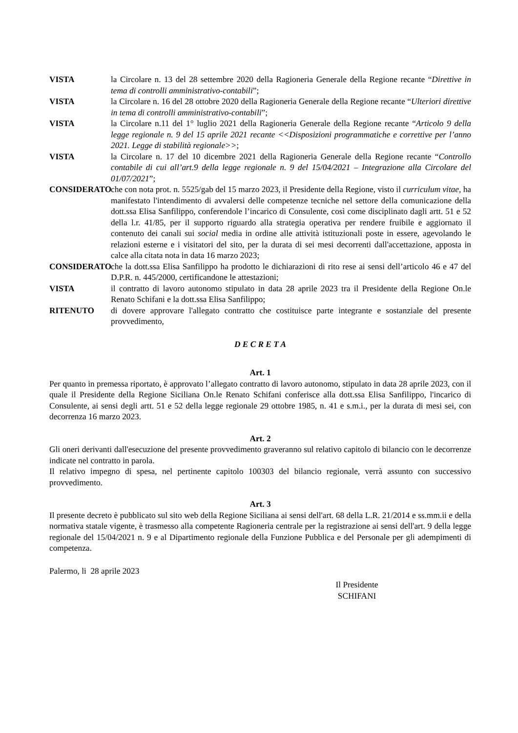VISTA la Circolare n. 13 del 28 settembre 2020 della Ragioneria Generale della Regione recante “Direttive in tema di controlli amministrativo-contabili”;
VISTA la Circolare n. 16 del 28 ottobre 2020 della Ragioneria Generale della Regione recante “Ulteriori direttive in tema di controlli amministrativo-contabili”;
VISTA la Circolare n.11 del 1° luglio 2021 della Ragioneria Generale della Regione recante “Articolo 9 della legge regionale n. 9 del 15 aprile 2021 recante <<Disposizioni programmatiche e correttive per l’anno 2021. Legge di stabilità regionale>>;
VISTA la Circolare n. 17 del 10 dicembre 2021 della Ragioneria Generale della Regione recante “Controllo contabile di cui all’art.9 della legge regionale n. 9 del 15/04/2021 – Integrazione alla Circolare del 01/07/2021”;
CONSIDERATO che con nota prot. n. 5525/gab del 15 marzo 2023, il Presidente della Regione, visto il curriculum vitae, ha manifestato l'intendimento di avvalersi delle competenze tecniche nel settore della comunicazione della dott.ssa Elisa Sanfilippo, conferendole l’incarico di Consulente, così come disciplinato dagli artt. 51 e 52 della l.r. 41/85, per il supporto riguardo alla strategia operativa per rendere fruibile e aggiornato il contenuto dei canali sui social media in ordine alle attività istituzionali poste in essere, agevolando le relazioni esterne e i visitatori del sito, per la durata di sei mesi decorrenti dall'accettazione, apposta in calce alla citata nota in data 16 marzo 2023;
CONSIDERATO che la dott.ssa Elisa Sanfilippo ha prodotto le dichiarazioni di rito rese ai sensi dell’articolo 46 e 47 del D.P.R. n. 445/2000, certificandone le attestazioni;
VISTA il contratto di lavoro autonomo stipulato in data 28 aprile 2023 tra il Presidente della Regione On.le Renato Schifani e la dott.ssa Elisa Sanfilippo;
RITENUTO di dovere approvare l'allegato contratto che costituisce parte integrante e sostanziale del presente provvedimento,
D E C R E T A
Art. 1
Per quanto in premessa riportato, è approvato l’allegato contratto di lavoro autonomo, stipulato in data 28 aprile 2023, con il quale il Presidente della Regione Siciliana On.le Renato Schifani conferisce alla dott.ssa Elisa Sanfilippo, l'incarico di Consulente, ai sensi degli artt. 51 e 52 della legge regionale 29 ottobre 1985, n. 41 e s.m.i., per la durata di mesi sei, con decorrenza 16 marzo 2023.
Art. 2
Gli oneri derivanti dall'esecuzione del presente provvedimento graveranno sul relativo capitolo di bilancio con le decorrenze indicate nel contratto in parola.
Il relativo impegno di spesa, nel pertinente capitolo 100303 del bilancio regionale, verrà assunto con successivo provvedimento.
Art. 3
Il presente decreto è pubblicato sul sito web della Regione Siciliana ai sensi dell'art. 68 della L.R. 21/2014 e ss.mm.ii e della normativa statale vigente, è trasmesso alla competente Ragioneria centrale per la registrazione ai sensi dell'art. 9 della legge regionale del 15/04/2021 n. 9 e al Dipartimento regionale della Funzione Pubblica e del Personale per gli adempimenti di competenza.
Palermo, li 28 aprile 2023
Il Presidente
SCHIFANI